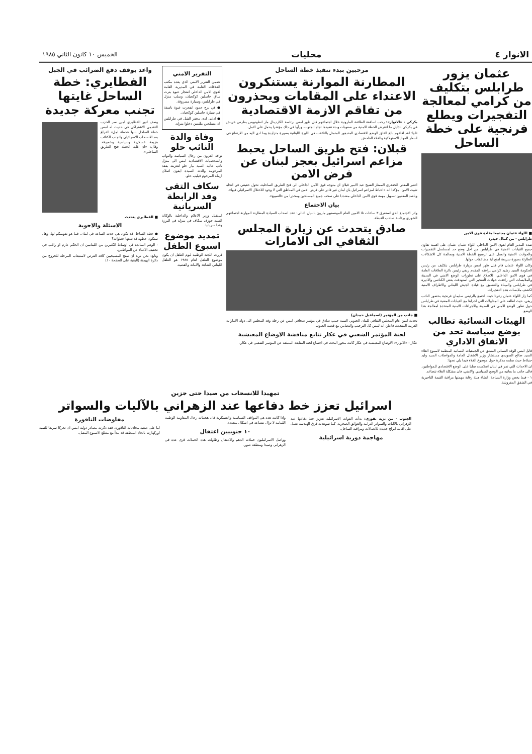الانوار ٤ محليات الخميس ١٠ كانون الثاني ١٩٨٥
عثمان يزور طرابلس بتكليف من كرامي لمعالجة التفجيرات ويطلع فرنجية على خطة الساحل
■ اللواء عثمان مجتمعا بقادة قوى الامن
طرابلس - من كمال حيدر:
شدد المدير العام لقوى الامن الداخلي اللواء عثمان عثمان على اهمية تعاون جميع القيادات الامنية في طرابلس من اجل وضع حد لمسلسل التفجيرات والحوادث الامنية والعمل على ترسيخ الخطة الامنية ومعالجة كل الاشكالات الطارئة بصورة سريعة لمنع اية مضاعفات حولها.
وكان اللواء عثمان قام قبل ظهر امس بزيارة طرابلس بتكليف من رئيس الحكومة السيد رشيد كرامي يرافقه المقدم ريفي رئيس دائرة العلاقات العامة في قوى الامن الداخلي، للاطلاع على تطورات الوضع الامني في المدينة والملابسات التي رافقت حوادث التفجير التي استهدفت بعض الكنائس والاديرة في طرابلس والميناء والتنسيق مع قيادة الجيش اللبناني والاطراف الامنية لكشف ملابسات هذه التفجيرات.
كما زار اللواء عثمان زغرتا حيث اجتمع بالرئيس سليمان فرنجية بحضور النائب ريفي، حيث اطلعه على المداولات التي اجراها مع القيادات المعنية في طرابلس حول تطور الوضع الامني في المدينة والاجراءات الامنية المتخذة لمعالجة هذا الوضع.
الهيئات النسائية تطالب بوضع سياسة تحد من الانفاق الاداري
قابل امس الوفد النسائي المنبثق عن الجمعيات النسائية المنظمة لاسبوع الغلاء السيد صالح السويدي مستشار وزير الاشغال العامة والمواصلات السيد وليد جنبلاط حيث سلمه مذكرة حول موضوع الغلاء فيما يلي نصها:
ان الاحداث التي تمر في لبنان انعكست سلبا على الوضع الاقتصادي للمواطنين، فالى جانب ما يعانيه من الوضع السياسي والامني، فان مشكلة الغلاء تتصاعد.
١ - فيما يخص وزارة السياحة: انشاء هيئة رقابة مهمتها مراقبة القيمة التاجيرية في الشقق المفروشة.
مرحبين ببدء تنفيذ خطة الساحل
المطارنة الموارنة يستنكرون الاعتداء على المقامات ويحذرون من تفاقم الازمة الاقتصادية
بكركي - «الانوار»: رحب اساقفة الطائفة المارونية خلال اجتماعهم قبل ظهر امس برئاسة الكاردينال مار انطونيوس بطرس خريش في بكركي بتذليل ما اعترض الخطة الامنية من صعوبات وبدء تنفيذها تجاه الجنوب، ورأوا في ذلك مؤشرا يحمل على الامل.
ثانيا: لقد اقلقهم بالغ القلق الوضع الاقتصادي المتدهور المتمثل بالتلاعب في الليرة اللبنانية بصورة متزايدة وما ادى اليه من الارتفاع في اسعار المواد الاستهلاكية والغلاء الفاحش.
قبلان: فتح طريق الساحل يحبط مزاعم اسرائيل بعجز لبنان عن فرض الامن
اعتبر المفتي الجعفري الممتاز الشيخ عبد الامير قبلان ان متوجه قوى الامن الداخلي الى فتح الطريق الساحلية، تحول حقيقي في اتجاه تثبيت الامن، مؤكدا انه «احباط لمزاعم اسرائيل بان لبنان غير قادر على فرض الامن في المناطق التي لا وجود للاحتلال الاسرائيلي فيها».
وناشد المعنيين تسهيل مهمة قوى الامن الداخلي مشددا على سحب جميع المسلحين ومحذرا من «التمييع».
بيان الاجتماع
واثر الاجتماع الذي استغرق ٣ ساعات تلا الامين العام المونسنيور مارون بالبيان التالي: عقد اصحاب السيادة المطارنة الموارنة اجتماعهم الشهري برئاسة صاحب الغبطة.
صادق يتحدث عن زيارة المجلس الثقافي الى الامارات
■ جانب من المؤتمر (اسماعيل حمدان)
تحدث امين عام المجلس الثقافي للبنان الجنوبي السيد حبيب صادق في مؤتمر صحافي امس عن رحلة وفد المجلس الى دولة الامارات العربية المتحدة، فاعلن انه لمس كل الترحيب والتضامن مع قضية الجنوب.
لجنة المؤتمر الشعبي في عكار تتابع مناقشة الاوضاع المعيشية
عكار - «الانوار»: الاوضاع المعيشية في عكار كانت محور البحث في اجتماع لجنة المتابعة المنبثقة عن المؤتمر الشعبي في عكار.
التقرير الامني
تضمن التقرير الامني الذي يعده مكتب العلاقات العامة في المديرية العامة لقوى الامن الداخلي انفجار عبوة بترت ساق جاسلين كوكجيان، وسلب منزل في طرابلس، وسيارة مسروقة.
● في برج حمود انفجرت عبوة ناسفة في سيارة جاسلين كوكجيان.
● ادعى لدى مخفر الشل في طرابلس ان مسلحين ملثمين دخلوا منزله.
وفاة والدة النائب حلو
توافد العزون من رجال السياسة والنواب والشخصيات الاقتصادية امس الى منزل نائب عاليه السيد بيار حلو لتعزيته بفقد المرحومة والدته السيدة ايفون اصلان ارملة المرحوم فيليب حلو.
سكاف التقى وفد الرابطة السريانية
استقبل وزير الاعلام والداخلية بالوكالة السيد جوزف سكاف في منزله في اليرزة وفدا سريانيا.
تمديد موضوع اسبوع الطفل
قررت اللجنة الوطنية ليوم الطفل ان يكون موضوع الطفل لعام ١٩٨٥ هو الطفل اللبناني الشاهد والامانة والقضية.
واعد بوقف دفع الضرائب في الجبل
الفطايري: خطة الساحل غايتها تجنب معركة جديدة
وصف انور الفطايري امين سر الحزب التقدمي الاشتراكي في حديث له امس خطة الساحل بانها «خطة لملء الفراغ بعد الانسحاب الاسرائيلي ولتجنب الكتائب هزيمة عسكرية وسياسية وشعبية». وقال: «ان غاية الخطة فتح الطريق الساحلي».
■ الفطايري يتحدث
الاسئلة والاجوبة
● خطة الساحل قد تكون هي حدث الساعة في لبنان، فما هو تقويمكم لها، وهل ستكون خطوة قد تتبعها خطوات؟
- الوهم السائدة في اوساط الكثيرين من اللبنانيين ان الحكم عازم او راغب في تخفيف الاعباء عن المواطنين.
وتابع: نحن نريد ان نمنح المسيحيين كافة الفرص لاستيعاب المرحلة للخروج من دائرة الهيمنة (البقية على الصفحة ١٠)
تمهيدا للانسحاب من صيدا حتى جزين
اسرائيل تعزز خط دفاعها عند الزهراني بالآليات والسواتر
الجنوب - من نزيه نقوزي: بدأت القوات الاسرائيلية تعزيز خط دفاعها عند الزهراني بالآليات والسواتر الترابية والعوائق الصخرية، كما شوهدت فرق الهندسة تعمل على اقامة ابراج جديدة للاتصالات ومراقبة الساحل.
مهاجمة دورية اسرائيلية
واذا كانت هذه هي المواقف السياسية والعسكرية فان هجمات رجال المقاومة الوطنية اللبنانية لا تزال تتصاعد في اشكال متعددة.
١٠ جنوبيين اعتقال
وواصل الاسرائيليون حملات الدهم والاعتقال وطاولت هذه الحملات قرى عدة في الزهراني وصيدا ومنطقة صور.
مفاوضات الناقورة
اما على صعيد محادثات الناقورة، فقد ذكرت مصادر دولية امس ان تحركا سريعا للسيد اوركهارت باتجاه المنطقة قد يبدأ مع مطلع الاسبوع المقبل.